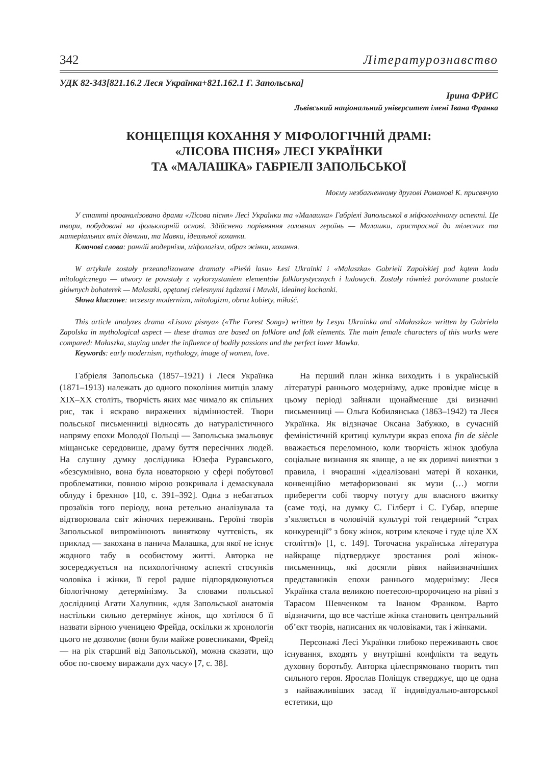342 Літературознавство
УДК 82-343[821.16.2 Леся Українка+821.162.1 Г. Запольська]
Ірина ФРИС
Львівський національний університет імені Івана Франка
КОНЦЕПЦІЯ КОХАННЯ У МІФОЛОГІЧНІЙ ДРАМІ:
«ЛІСОВА ПІСНЯ» ЛЕСІ УКРАЇНКИ
ТА «МАЛАШКА» ГАБРІЕЛІ ЗАПОЛЬСЬКОЇ
Моєму незбагненному другові Романові К. присвячую
У статті проаналізовано драми «Лісова пісня» Лесі Українки та «Малашка» Габріелі Запольської в міфологічному аспекті. Це твори, побудовані на фольклорній основі. Здійснено порівняння головних героїнь — Малашки, пристрасної до тілесних та матеріальних втіх дівчини, та Мавки, ідеальної коханки.
Ключові слова: ранній модернізм, міфологізм, образ жінки, кохання.
W artykule zostały przeanalizowane dramaty «Pieśń lasu» Łesi Ukrainki i «Małaszka» Gabrieli Zapolskiej pod kątem kodu mitologicznego — utwory te powstały z wykorzystaniem elementów folklorystycznych i ludowych. Zostały również porównane postacie głównych bohaterek — Małaszki, opętanej cielesnymi żądzami i Mawki, idealnej kochanki.
Słowa kluczowe: wczesny modernizm, mitologizm, obraz kobiety, miłość.
This article analyzes drama «Lisova pisnya» («The Forest Song») written by Lesya Ukrainka and «Małaszka» written by Gabriela Zapolska in mythological aspect — these dramas are based on folklore and folk elements. The main female characters of this works were compared: Małaszka, staying under the influence of bodily passions and the perfect lover Mawka.
Keywords: early modernism, mythology, image of women, love.
Габріеля Запольська (1857–1921) і Леся Українка (1871–1913) належать до одного покоління митців зламу XIX–XX століть, творчість яких має чимало як спільних рис, так і яскраво виражених відмінностей. Твори польської письменниці відносять до натуралістичного напряму епохи Молодої Польщі — Запольська змальовує міщанське середовище, драму буття пересічних людей. На слушну думку дослідника Юзефа Руравського, «безсумнівно, вона була новаторкою у сфері побутової проблематики, повною мірою розкривала і демаскувала облуду і брехню» [10, с. 391–392]. Одна з небагатьох прозаїків того періоду, вона ретельно аналізувала та відтворювала світ жіночих переживань. Героїні творів Запольської випромінюють виняткову чуттєвість, як приклад — закохана в панича Малашка, для якої не існує жодного табу в особистому житті. Авторка не зосереджується на психологічному аспекті стосунків чоловіка і жінки, її герої радше підпорядковуються біологічному детермінізму. За словами польської дослідниці Агати Халупник, «для Запольської анатомія настільки сильно детермінує жінок, що хотілося б її назвати вірною ученицею Фрейда, оскільки ж хронологія цього не дозволяє (вони були майже ровесниками, Фрейд — на рік старший від Запольської), можна сказати, що обоє по-своєму виражали дух часу» [7, с. 38].
На перший план жінка виходить і в українській літературі раннього модернізму, адже провідне місце в цьому періоді зайняли щонайменше дві визначні письменниці — Ольга Кобилянська (1863–1942) та Леся Українка. Як відзначає Оксана Забужко, в сучасній феміністичній критиці культури якраз епоха fin de siècle вважається переломною, коли творчість жінок здобула соціальне визнання як явище, а не як доривчі винятки з правила, і вчорашні «ідеалізовані матері й коханки, конвенційно метафоризовані як музи (…) могли приберегти собі творчу потугу для власного вжитку (саме тоді, на думку С. Гілберт і С. Губар, вперше з’являється в чоловічій культурі той гендерний “страх конкуренції” з боку жінок, котрим клекоче і гуде ціле XX століття)» [1, с. 149]. Тогочасна українська література найкраще підтверджує зростання ролі жінок-письменниць, які досягли рівня найвизначніших представників епохи раннього модернізму: Леся Українка стала великою поетесою-пророчицею на рівні з Тарасом Шевченком та Іваном Франком. Варто відзначити, що все частіше жінка становить центральний об’єкт творів, написаних як чоловіками, так і жінками.
Персонажі Лесі Українки глибоко переживають своє існування, входять у внутрішні конфлікти та ведуть духовну боротьбу. Авторка цілеспрямовано творить тип сильного героя. Ярослав Поліщук стверджує, що це одна з найважливіших засад її індивідуально-авторської естетики, що